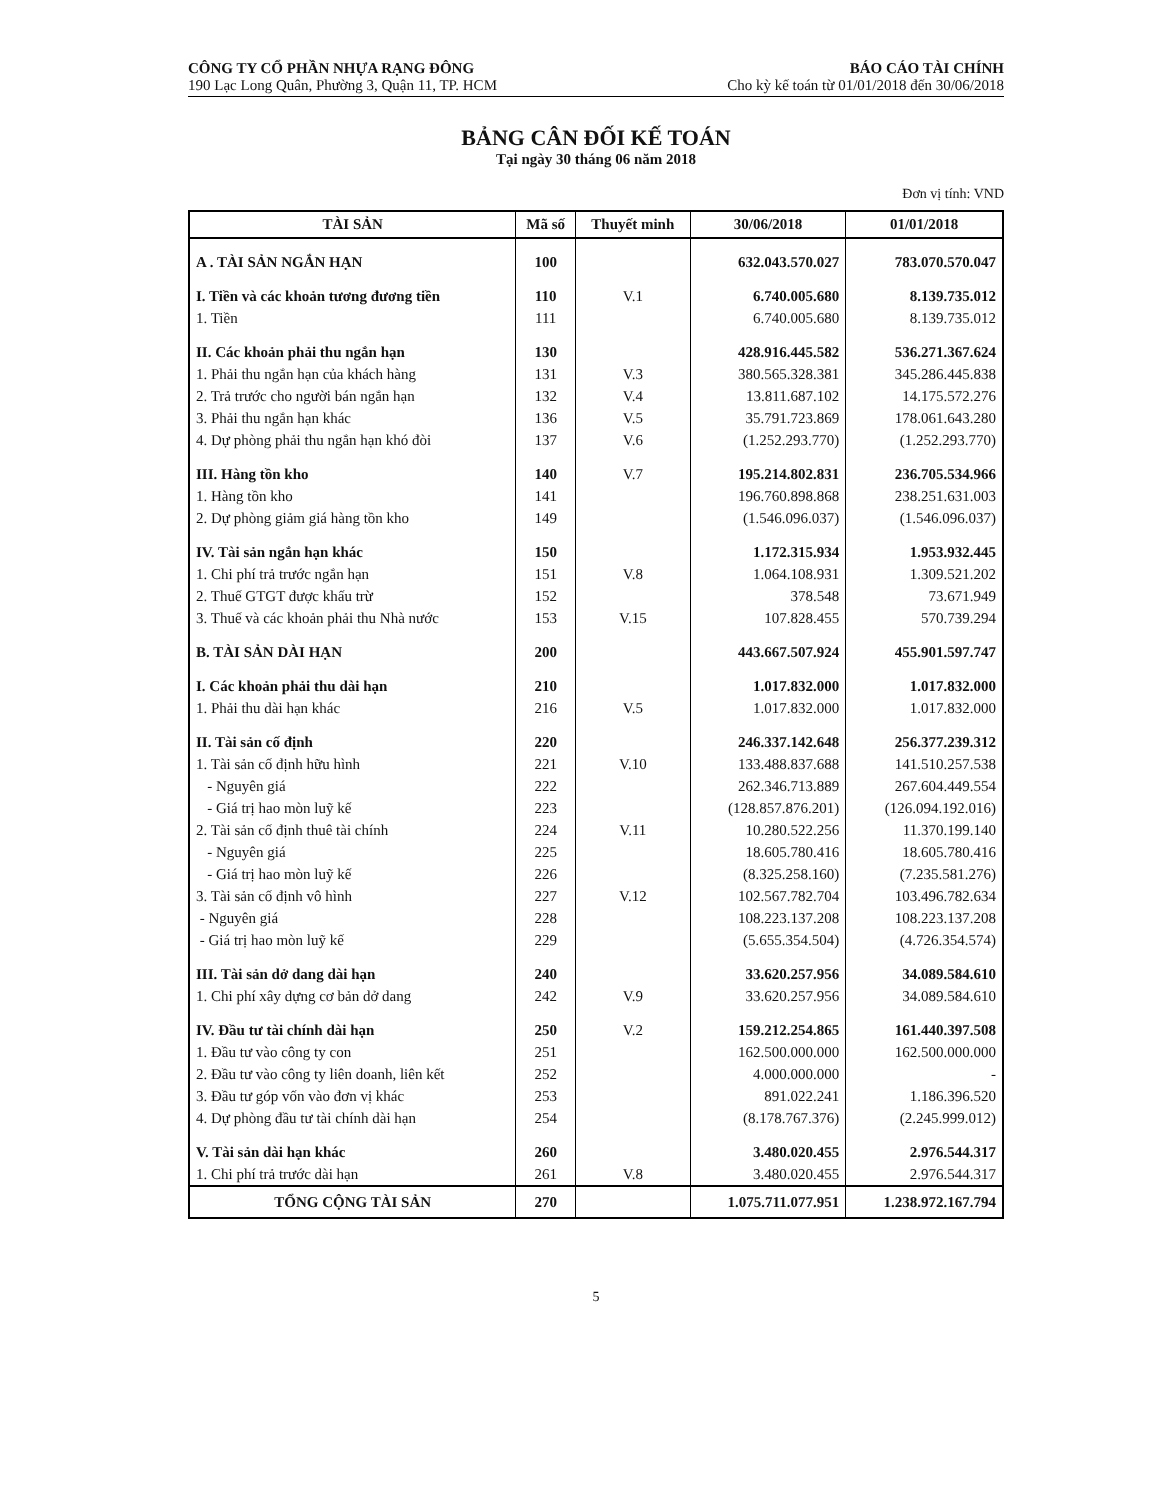CÔNG TY CỔ PHẦN NHỰA RẠNG ĐÔNG
190 Lạc Long Quân, Phường 3, Quận 11, TP. HCM
BÁO CÁO TÀI CHÍNH
Cho kỳ kế toán từ 01/01/2018 đến 30/06/2018
BẢNG CÂN ĐỐI KẾ TOÁN
Tại ngày 30 tháng 06 năm 2018
Đơn vị tính: VND
| TÀI SẢN | Mã số | Thuyết minh | 30/06/2018 | 01/01/2018 |
| --- | --- | --- | --- | --- |
| A . TÀI SẢN NGẮN HẠN | 100 | | 632.043.570.027 | 783.070.570.047 |
| I. Tiền và các khoản tương đương tiền | 110 | V.1 | 6.740.005.680 | 8.139.735.012 |
| 1. Tiền | 111 | | 6.740.005.680 | 8.139.735.012 |
| II. Các khoản phải thu ngắn hạn | 130 | | 428.916.445.582 | 536.271.367.624 |
| 1. Phải thu ngắn hạn của khách hàng | 131 | V.3 | 380.565.328.381 | 345.286.445.838 |
| 2. Trả trước cho người bán ngắn hạn | 132 | V.4 | 13.811.687.102 | 14.175.572.276 |
| 3. Phải thu ngắn hạn khác | 136 | V.5 | 35.791.723.869 | 178.061.643.280 |
| 4. Dự phòng phải thu ngắn hạn khó đòi | 137 | V.6 | (1.252.293.770) | (1.252.293.770) |
| III. Hàng tồn kho | 140 | V.7 | 195.214.802.831 | 236.705.534.966 |
| 1. Hàng tồn kho | 141 | | 196.760.898.868 | 238.251.631.003 |
| 2. Dự phòng giảm giá hàng tồn kho | 149 | | (1.546.096.037) | (1.546.096.037) |
| IV. Tài sản ngắn hạn khác | 150 | | 1.172.315.934 | 1.953.932.445 |
| 1. Chi phí trả trước ngắn hạn | 151 | V.8 | 1.064.108.931 | 1.309.521.202 |
| 2. Thuế GTGT được khấu trừ | 152 | | 378.548 | 73.671.949 |
| 3. Thuế và các khoản phải thu Nhà nước | 153 | V.15 | 107.828.455 | 570.739.294 |
| B. TÀI SẢN DÀI HẠN | 200 | | 443.667.507.924 | 455.901.597.747 |
| I. Các khoản phải thu dài hạn | 210 | | 1.017.832.000 | 1.017.832.000 |
| 1. Phải thu dài hạn khác | 216 | V.5 | 1.017.832.000 | 1.017.832.000 |
| II. Tài sản cố định | 220 | | 246.337.142.648 | 256.377.239.312 |
| 1. Tài sản cố định hữu hình | 221 | V.10 | 133.488.837.688 | 141.510.257.538 |
| - Nguyên giá | 222 | | 262.346.713.889 | 267.604.449.554 |
| - Giá trị hao mòn luỹ kế | 223 | | (128.857.876.201) | (126.094.192.016) |
| 2. Tài sản cố định thuê tài chính | 224 | V.11 | 10.280.522.256 | 11.370.199.140 |
| - Nguyên giá | 225 | | 18.605.780.416 | 18.605.780.416 |
| - Giá trị hao mòn luỹ kế | 226 | | (8.325.258.160) | (7.235.581.276) |
| 3. Tài sản cố định vô hình | 227 | V.12 | 102.567.782.704 | 103.496.782.634 |
| - Nguyên giá | 228 | | 108.223.137.208 | 108.223.137.208 |
| - Giá trị hao mòn luỹ kế | 229 | | (5.655.354.504) | (4.726.354.574) |
| III. Tài sản dở dang dài hạn | 240 | | 33.620.257.956 | 34.089.584.610 |
| 1. Chi phí xây dựng cơ bản dở dang | 242 | V.9 | 33.620.257.956 | 34.089.584.610 |
| IV. Đầu tư tài chính dài hạn | 250 | V.2 | 159.212.254.865 | 161.440.397.508 |
| 1. Đầu tư vào công ty con | 251 | | 162.500.000.000 | 162.500.000.000 |
| 2. Đầu tư vào công ty liên doanh, liên kết | 252 | | 4.000.000.000 | - |
| 3. Đầu tư góp vốn vào đơn vị khác | 253 | | 891.022.241 | 1.186.396.520 |
| 4. Dự phòng đầu tư tài chính dài hạn | 254 | | (8.178.767.376) | (2.245.999.012) |
| V. Tài sản dài hạn khác | 260 | | 3.480.020.455 | 2.976.544.317 |
| 1. Chi phí trả trước dài hạn | 261 | V.8 | 3.480.020.455 | 2.976.544.317 |
| TỔNG CỘNG TÀI SẢN | 270 | | 1.075.711.077.951 | 1.238.972.167.794 |
5